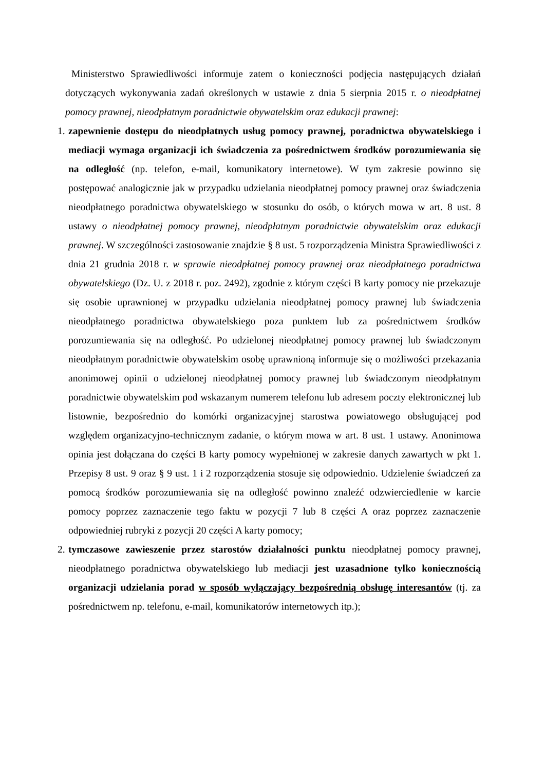Ministerstwo Sprawiedliwości informuje zatem o konieczności podjęcia następujących działań dotyczących wykonywania zadań określonych w ustawie z dnia 5 sierpnia 2015 r. o nieodpłatnej pomocy prawnej, nieodpłatnym poradnictwie obywatelskim oraz edukacji prawnej:
1. zapewnienie dostępu do nieodpłatnych usług pomocy prawnej, poradnictwa obywatelskiego i mediacji wymaga organizacji ich świadczenia za pośrednictwem środków porozumiewania się na odległość (np. telefon, e-mail, komunikatory internetowe). W tym zakresie powinno się postępować analogicznie jak w przypadku udzielania nieodpłatnej pomocy prawnej oraz świadczenia nieodpłatnego poradnictwa obywatelskiego w stosunku do osób, o których mowa w art. 8 ust. 8 ustawy o nieodpłatnej pomocy prawnej, nieodpłatnym poradnictwie obywatelskim oraz edukacji prawnej. W szczególności zastosowanie znajdzie § 8 ust. 5 rozporządzenia Ministra Sprawiedliwości z dnia 21 grudnia 2018 r. w sprawie nieodpłatnej pomocy prawnej oraz nieodpłatnego poradnictwa obywatelskiego (Dz. U. z 2018 r. poz. 2492), zgodnie z którym części B karty pomocy nie przekazuje się osobie uprawnionej w przypadku udzielania nieodpłatnej pomocy prawnej lub świadczenia nieodpłatnego poradnictwa obywatelskiego poza punktem lub za pośrednictwem środków porozumiewania się na odległość. Po udzielonej nieodpłatnej pomocy prawnej lub świadczonym nieodpłatnym poradnictwie obywatelskim osobę uprawnioną informuje się o możliwości przekazania anonimowej opinii o udzielonej nieodpłatnej pomocy prawnej lub świadczonym nieodpłatnym poradnictwie obywatelskim pod wskazanym numerem telefonu lub adresem poczty elektronicznej lub listownie, bezpośrednio do komórki organizacyjnej starostwa powiatowego obsługującej pod względem organizacyjno-technicznym zadanie, o którym mowa w art. 8 ust. 1 ustawy. Anonimowa opinia jest dołączana do części B karty pomocy wypełnionej w zakresie danych zawartych w pkt 1. Przepisy 8 ust. 9 oraz § 9 ust. 1 i 2 rozporządzenia stosuje się odpowiednio. Udzielenie świadczeń za pomocą środków porozumiewania się na odległość powinno znaleźć odzwierciedlenie w karcie pomocy poprzez zaznaczenie tego faktu w pozycji 7 lub 8 części A oraz poprzez zaznaczenie odpowiedniej rubryki z pozycji 20 części A karty pomocy;
2. tymczasowe zawieszenie przez starostów działalności punktu nieodpłatnej pomocy prawnej, nieodpłatnego poradnictwa obywatelskiego lub mediacji jest uzasadnione tylko koniecznością organizacji udzielania porad w sposób wyłączający bezpośrednią obsługę interesantów (tj. za pośrednictwem np. telefonu, e-mail, komunikatorów internetowych itp.);